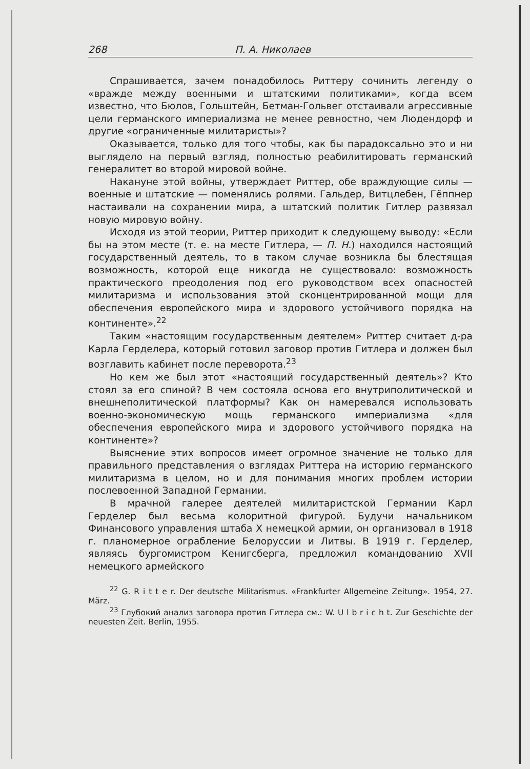268 П. А. Николаев
Спрашивается, зачем понадобилось Риттеру сочинить легенду о «вражде между военными и штатскими политиками», когда всем известно, что Бюлов, Гольштейн, Бетман-Гольвег отстаивали агрессивные цели германского империализма не менее ревностно, чем Людендорф и другие «ограниченные милитаристы»?
Оказывается, только для того чтобы, как бы парадоксально это и ни выглядело на первый взгляд, полностью реабилитировать германский генералитет во второй мировой войне.
Накануне этой войны, утверждает Риттер, обе враждующие силы — военные и штатские — поменялись ролями. Гальдер, Витцлебен, Гёппнер настаивали на сохранении мира, а штатский политик Гитлер развязал новую мировую войну.
Исходя из этой теории, Риттер приходит к следующему выводу: «Если бы на этом месте (т. е. на месте Гитлера, — П. Н.) находился настоящий государственный деятель, то в таком случае возникла бы блестящая возможность, которой еще никогда не существовало: возможность практического преодоления под его руководством всех опасностей милитаризма и использования этой сконцентрированной мощи для обеспечения европейского мира и здорового устойчивого порядка на континенте».<sup>22</sup>
Таким «настоящим государственным деятелем» Риттер считает д-ра Карла Герделера, который готовил заговор против Гитлера и должен был возглавить кабинет после переворота.<sup>23</sup>
Но кем же был этот «настоящий государственный деятель»? Кто стоял за его спиной? В чем состояла основа его внутриполитической и внешнеполитической платформы? Как он намеревался использовать военно-экономическую мощь германского империализма «для обеспечения европейского мира и здорового устойчивого порядка на континенте»?
Выяснение этих вопросов имеет огромное значение не только для правильного представления о взглядах Риттера на историю германского милитаризма в целом, но и для понимания многих проблем истории послевоенной Западной Германии.
В мрачной галерее деятелей милитаристской Германии Карл Герделер был весьма колоритной фигурой. Будучи начальником Финансового управления штаба X немецкой армии, он организовал в 1918 г. планомерное ограбление Белоруссии и Литвы. В 1919 г. Герделер, являясь бургомистром Кенигсберга, предложил командованию XVII немецкого армейского
<sup>22</sup> G. R i t t e r. Der deutsche Militarismus. «Frankfurter Allgemeine Zeitung». 1954, 27. März.
<sup>23</sup> Глубокий анализ заговора против Гитлера см.: W. U l b r i c h t. Zur Geschichte der neuesten Zeit. Berlin, 1955.